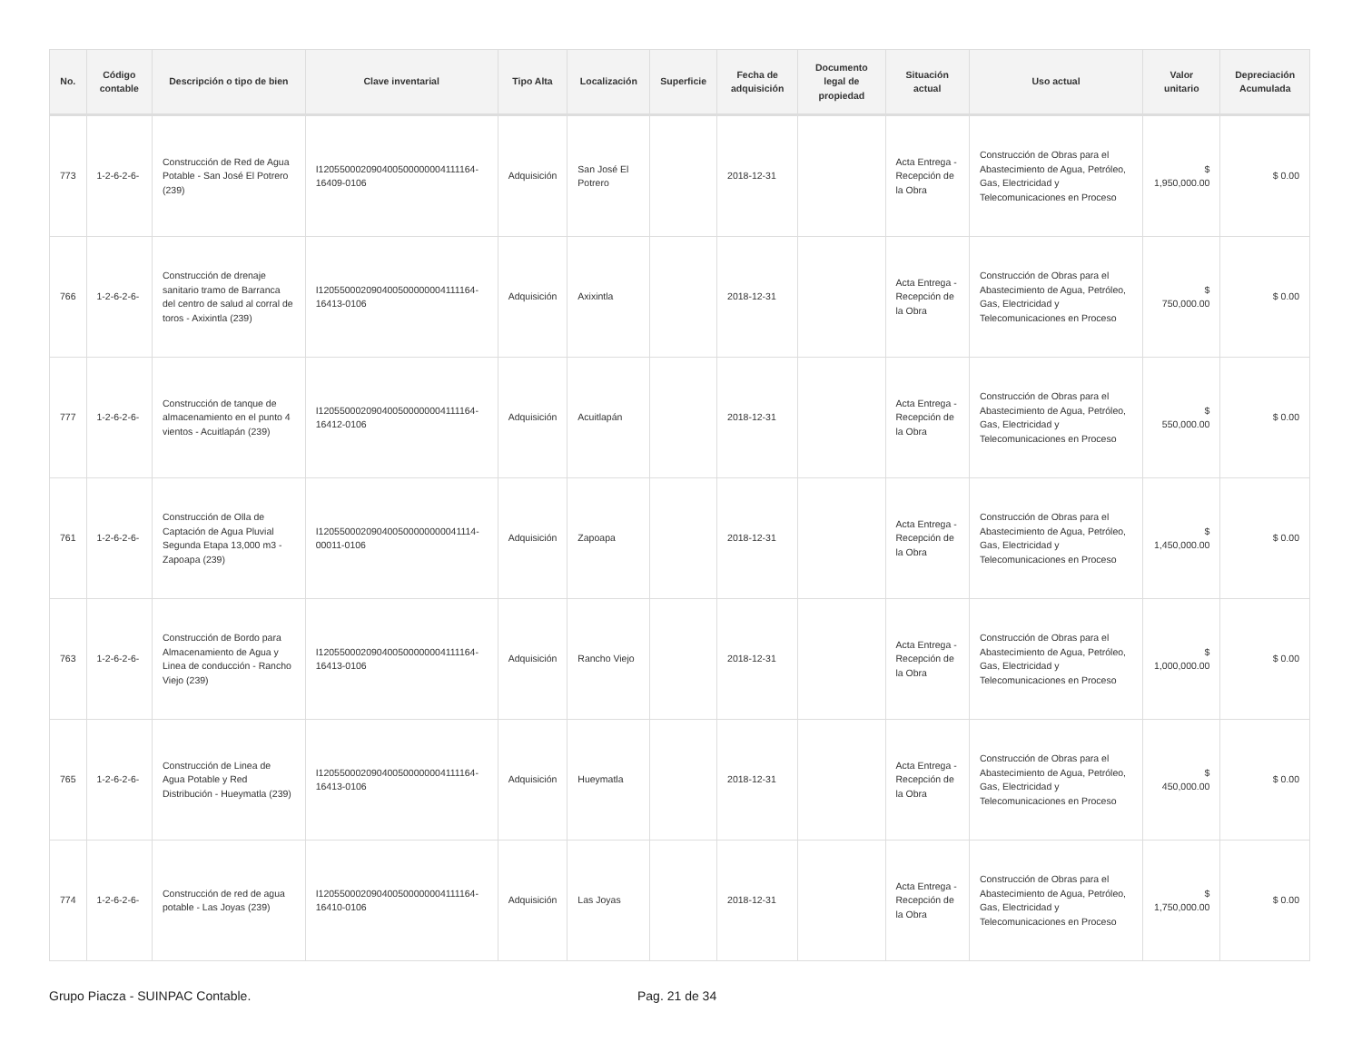| No. | Código contable | Descripción o tipo de bien | Clave inventarial | Tipo Alta | Localización | Superficie | Fecha de adquisición | Documento legal de propiedad | Situación actual | Uso actual | Valor unitario | Depreciación Acumulada |
| --- | --- | --- | --- | --- | --- | --- | --- | --- | --- | --- | --- | --- |
| 773 | 1-2-6-2-6- | Construcción de Red de Agua Potable - San José El Potrero (239) | I120550002090400500000004111164-16409-0106 | Adquisición | San José El Potrero | | 2018-12-31 | | Acta Entrega - Recepción de la Obra | Construcción de Obras para el Abastecimiento de Agua, Petróleo, Gas, Electricidad y Telecomunicaciones en Proceso | $ 1,950,000.00 | $ 0.00 |
| 766 | 1-2-6-2-6- | Construcción de drenaje sanitario tramo de Barranca del centro de salud al corral de toros - Axixintla (239) | I120550002090400500000004111164-16413-0106 | Adquisición | Axixintla | | 2018-12-31 | | Acta Entrega - Recepción de la Obra | Construcción de Obras para el Abastecimiento de Agua, Petróleo, Gas, Electricidad y Telecomunicaciones en Proceso | $ 750,000.00 | $ 0.00 |
| 777 | 1-2-6-2-6- | Construcción de tanque de almacenamiento en el punto 4 vientos - Acuitlapán (239) | I120550002090400500000004111164-16412-0106 | Adquisición | Acuitlapán | | 2018-12-31 | | Acta Entrega - Recepción de la Obra | Construcción de Obras para el Abastecimiento de Agua, Petróleo, Gas, Electricidad y Telecomunicaciones en Proceso | $ 550,000.00 | $ 0.00 |
| 761 | 1-2-6-2-6- | Construcción de Olla de Captación de Agua Pluvial Segunda Etapa 13,000 m3 - Zapoapa (239) | I120550002090400500000000041114-00011-0106 | Adquisición | Zapoapa | | 2018-12-31 | | Acta Entrega - Recepción de la Obra | Construcción de Obras para el Abastecimiento de Agua, Petróleo, Gas, Electricidad y Telecomunicaciones en Proceso | $ 1,450,000.00 | $ 0.00 |
| 763 | 1-2-6-2-6- | Construcción de Bordo para Almacenamiento de Agua y Linea de conducción - Rancho Viejo (239) | I120550002090400500000004111164-16413-0106 | Adquisición | Rancho Viejo | | 2018-12-31 | | Acta Entrega - Recepción de la Obra | Construcción de Obras para el Abastecimiento de Agua, Petróleo, Gas, Electricidad y Telecomunicaciones en Proceso | $ 1,000,000.00 | $ 0.00 |
| 765 | 1-2-6-2-6- | Construcción de Linea de Agua Potable y Red Distribución - Hueymatla (239) | I120550002090400500000004111164-16413-0106 | Adquisición | Hueymatla | | 2018-12-31 | | Acta Entrega - Recepción de la Obra | Construcción de Obras para el Abastecimiento de Agua, Petróleo, Gas, Electricidad y Telecomunicaciones en Proceso | $ 450,000.00 | $ 0.00 |
| 774 | 1-2-6-2-6- | Construcción de red de agua potable - Las Joyas (239) | I120550002090400500000004111164-16410-0106 | Adquisición | Las Joyas | | 2018-12-31 | | Acta Entrega - Recepción de la Obra | Construcción de Obras para el Abastecimiento de Agua, Petróleo, Gas, Electricidad y Telecomunicaciones en Proceso | $ 1,750,000.00 | $ 0.00 |
Grupo Piacza - SUINPAC Contable. Pag. 21 de 34